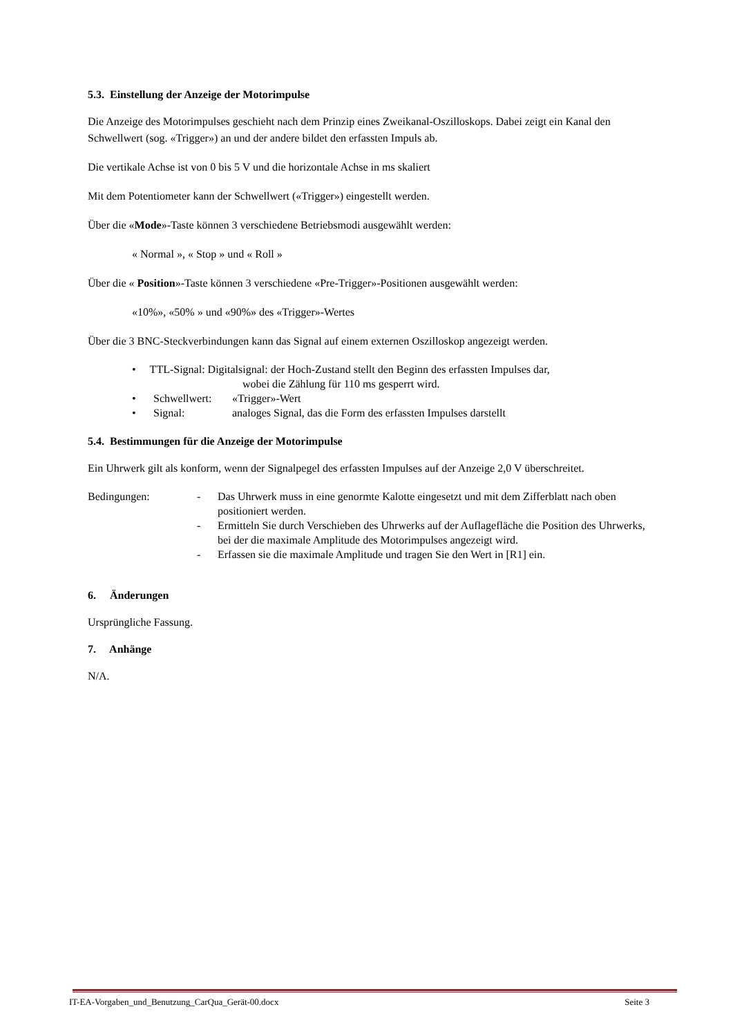5.3. Einstellung der Anzeige der Motorimpulse
Die Anzeige des Motorimpulses geschieht nach dem Prinzip eines Zweikanal-Oszilloskops. Dabei zeigt ein Kanal den Schwellwert (sog. «Trigger») an und der andere bildet den erfassten Impuls ab.
Die vertikale Achse ist von 0 bis 5 V und die horizontale Achse in ms skaliert
Mit dem Potentiometer kann der Schwellwert («Trigger») eingestellt werden.
Über die «Mode»-Taste können 3 verschiedene Betriebsmodi ausgewählt werden:
« Normal », « Stop » und « Roll »
Über die « Position»-Taste können 3 verschiedene «Pre-Trigger»-Positionen ausgewählt werden:
«10%», «50% » und «90%» des «Trigger»-Wertes
Über die 3 BNC-Steckverbindungen kann das Signal auf einem externen Oszilloskop angezeigt werden.
• TTL-Signal: Digitalsignal: der Hoch-Zustand stellt den Beginn des erfassten Impulses dar,
wobei die Zählung für 110 ms gesperrt wird.
• Schwellwert: «Trigger»-Wert
• Signal: analoges Signal, das die Form des erfassten Impulses darstellt
5.4. Bestimmungen für die Anzeige der Motorimpulse
Ein Uhrwerk gilt als konform, wenn der Signalpegel des erfassten Impulses auf der Anzeige 2,0 V überschreitet.
Bedingungen: - Das Uhrwerk muss in eine genormte Kalotte eingesetzt und mit dem Zifferblatt nach oben positioniert werden.
- Ermitteln Sie durch Verschieben des Uhrwerks auf der Auflagefläche die Position des Uhrwerks, bei der die maximale Amplitude des Motorimpulses angezeigt wird.
- Erfassen sie die maximale Amplitude und tragen Sie den Wert in [R1] ein.
6. Änderungen
Ursprüngliche Fassung.
7. Anhänge
N/A.
IT-EA-Vorgaben_und_Benutzung_CarQua_Gerät-00.docx Seite 3